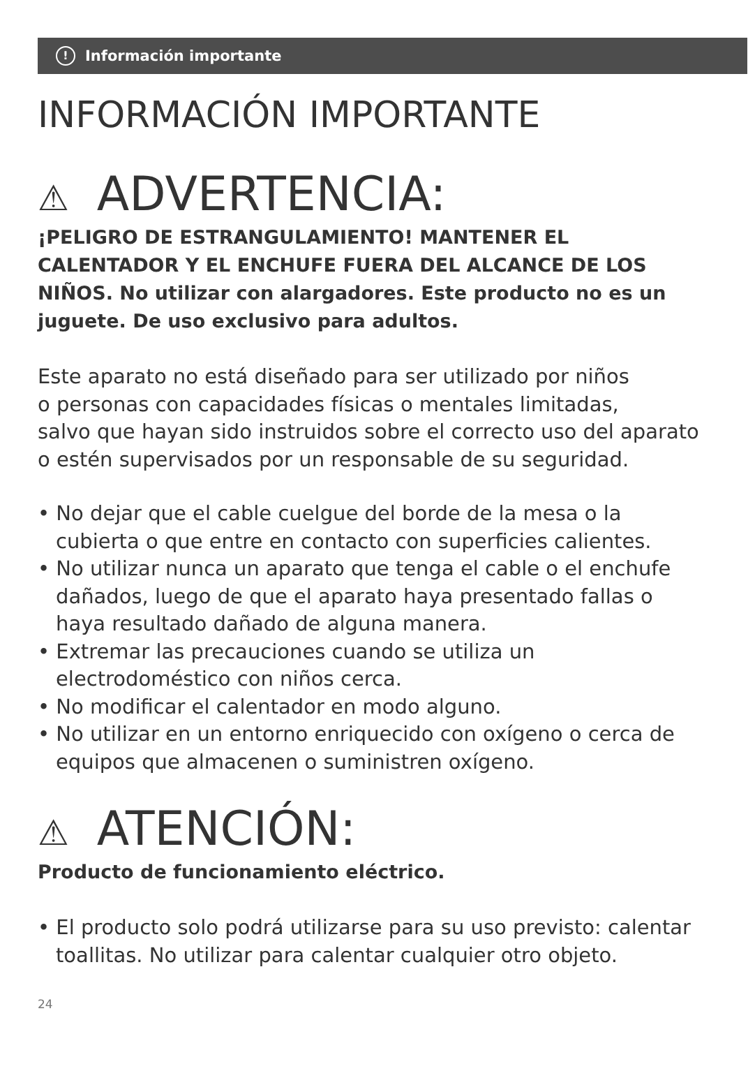! Información importante
INFORMACIÓN IMPORTANTE
⚠ ADVERTENCIA:
¡PELIGRO DE ESTRANGULAMIENTO! MANTENER EL CALENTADOR Y EL ENCHUFE FUERA DEL ALCANCE DE LOS NIÑOS. No utilizar con alargadores. Este producto no es un juguete. De uso exclusivo para adultos.
Este aparato no está diseñado para ser utilizado por niños
o personas con capacidades físicas o mentales limitadas,
salvo que hayan sido instruidos sobre el correcto uso del aparato
o estén supervisados por un responsable de su seguridad.
• No dejar que el cable cuelgue del borde de la mesa o la cubierta o que entre en contacto con superficies calientes.
• No utilizar nunca un aparato que tenga el cable o el enchufe dañados, luego de que el aparato haya presentado fallas o haya resultado dañado de alguna manera.
• Extremar las precauciones cuando se utiliza un electrodoméstico con niños cerca.
• No modificar el calentador en modo alguno.
• No utilizar en un entorno enriquecido con oxígeno o cerca de equipos que almacenen o suministren oxígeno.
⚠ ATENCIÓN:
Producto de funcionamiento eléctrico.
• El producto solo podrá utilizarse para su uso previsto: calentar toallitas. No utilizar para calentar cualquier otro objeto.
24